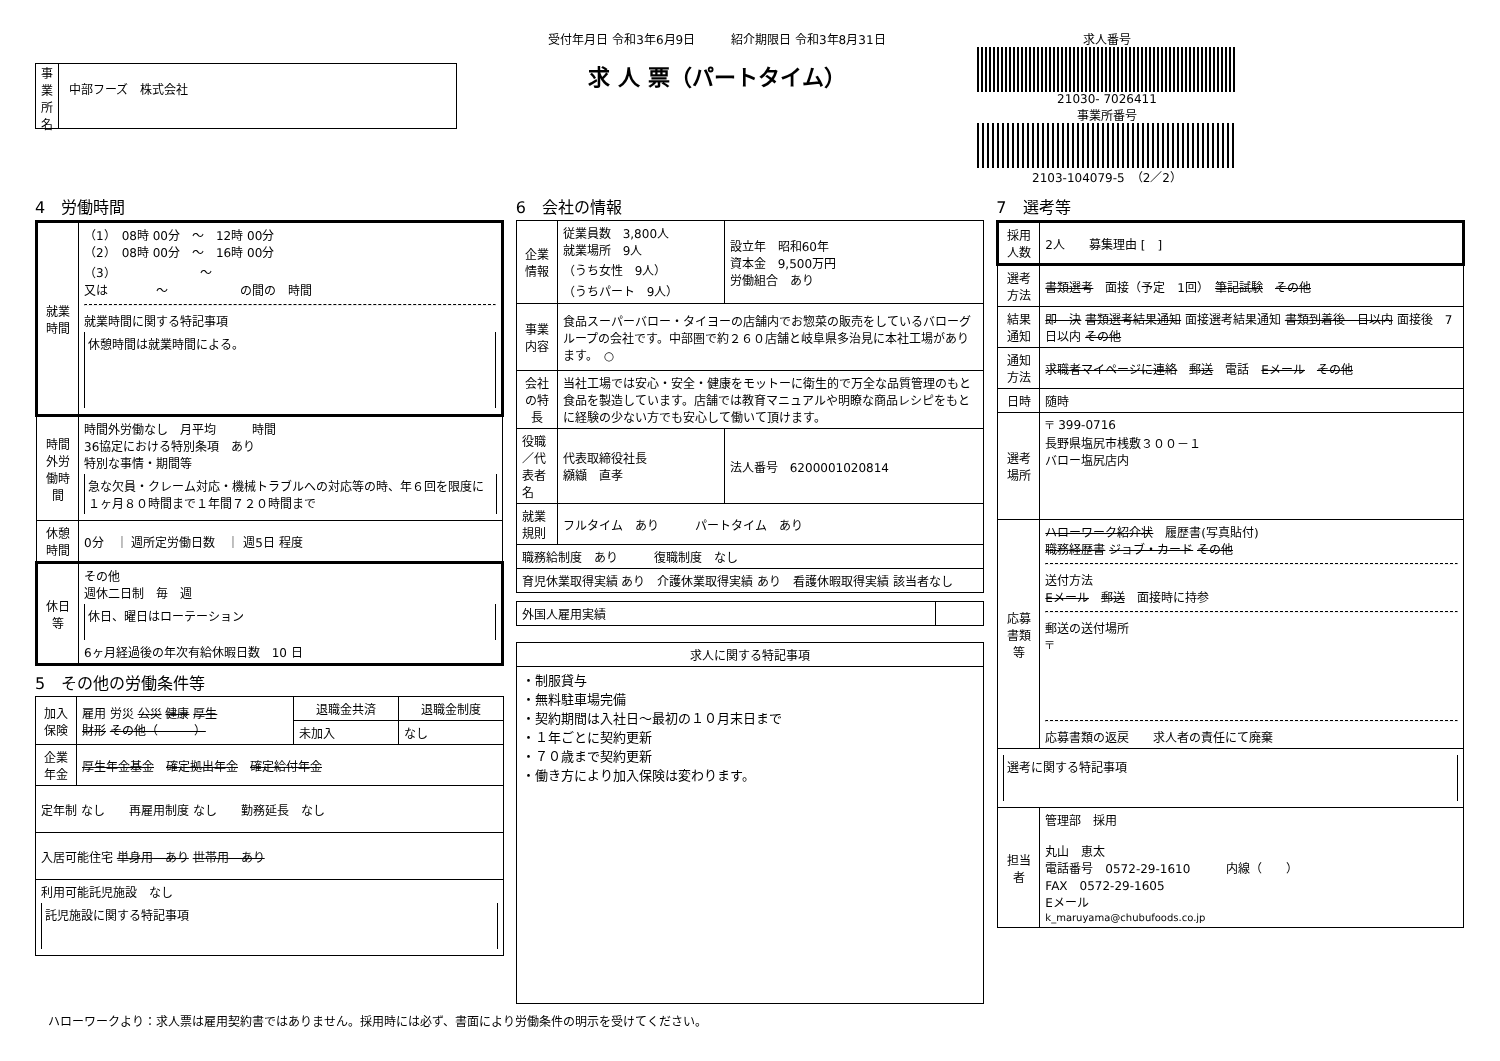事業所名
中部フーズ　株式会社
受付年月日 令和3年6月9日　　　紹介期限日 令和3年8月31日
求 人 票（パートタイム）
求人番号
21030- 7026411
事業所番号
2103-104079-5　（2／2）
4　労働時間
| 就業時間 | （1） 08時 00分 ～ 12時 00分 （2） 08時 00分 ～ 16時 00分 （3） ～ 又は ～ の間の 時間 就業時間に関する特記事項 休憩時間は就業時間による。 |
| 時間外労働時間 | 時間外労働なし 月平均 時間 36協定における特別条項 あり 特別な事情・期間等 急な欠員・クレーム対応・機械トラブルへの対応等の時、年６回を限度に１ヶ月８０時間まで１年間７２０時間まで |
| 休憩時間 | 0分 ｜ 週所定労働日数 ｜ 週5日 程度 |
| 休日等 | その他 週休二日制 毎 週 休日、曜日はローテーション 6ヶ月経過後の年次有給休暇日数 10 日 |
5　その他の労働条件等
| 加入保険 | 雇用 労災 公災 健康 厚生 財形 その他（ ） | 退職金共済 | 退職金制度 |
| | | 未加入 | なし |
| 企業年金 | 厚生年金基金 確定拠出年金 確定給付年金 | | |
| 定年制 なし 再雇用制度 なし 勤務延長 なし | | | |
| 入居可能住宅 単身用 あり 世帯用 あり | | | |
| 利用可能託児施設 なし 託児施設に関する特記事項 | | | |
6　会社の情報
| 企業情報 | 従業員数 3,800人 就業場所 9人 （うち女性 9人） （うちパート 9人） | 設立年 昭和60年 資本金 9,500万円 労働組合 あり |
| 事業内容 | 食品スーパーバロー・タイヨーの店舗内でお惣菜の販売をしているバローグループの会社です。中部圏で約２６０店舗と岐阜県多治見に本社工場があります。 ○ | |
| 会社の特長 | 当社工場では安心・安全・健康をモットーに衛生的で万全な品質管理のもと食品を製造しています。店舗では教育マニュアルや明瞭な商品レシピをもとに経験の少ない方でも安心して働いて頂けます。 | |
| 役職／代表者名 | 代表取締役社長 纐纈 直孝 | 法人番号 6200001020814 |
| 就業規則 | フルタイム あり パートタイム あり | |
| 職務給制度 あり 復職制度 なし | | |
| 育児休業取得実績 あり 介護休業取得実績 あり 看護休暇取得実績 該当者なし | | |
| 外国人雇用実績 | |
| 求人に関する特記事項 |
| --- |
| ・制服貸与 ・無料駐車場完備 ・契約期間は入社日～最初の１０月末日まで ・１年ごとに契約更新 ・７０歳まで契約更新 ・働き方により加入保険は変わります。 |
7　選考等
| 採用人数 | 2人 募集理由 [ ] |
| 選考方法 | 書類選考 面接（予定 1回） 筆記試験 その他 |
| 結果通知 | 即 決 書類選考結果通知 面接選考結果通知 書類到着後 日以内 面接後 7日以内 その他 |
| 通知方法 | 求職者マイページに連絡 郵送 電話 Eメール その他 |
| 日時 | 随時 |
| 選考場所 | 〒 399-0716 長野県塩尻市桟敷３００－１ バロー塩尻店内 |
| 応募書類等 | ハローワーク紹介状 履歴書(写真貼付) 職務経歴書 ジョブ・カード その他 送付方法 Eメール 郵送 面接時に持参 郵送の送付場所 〒 応募書類の返戻 求人者の責任にて廃棄 |
| 選考に関する特記事項 | |
| 担当者 | 管理部 採用 丸山 恵太 電話番号 0572-29-1610 内線（ ） FAX 0572-29-1605 Eメール k_maruyama@chubufoods.co.jp |
ハローワークより：求人票は雇用契約書ではありません。採用時には必ず、書面により労働条件の明示を受けてください。